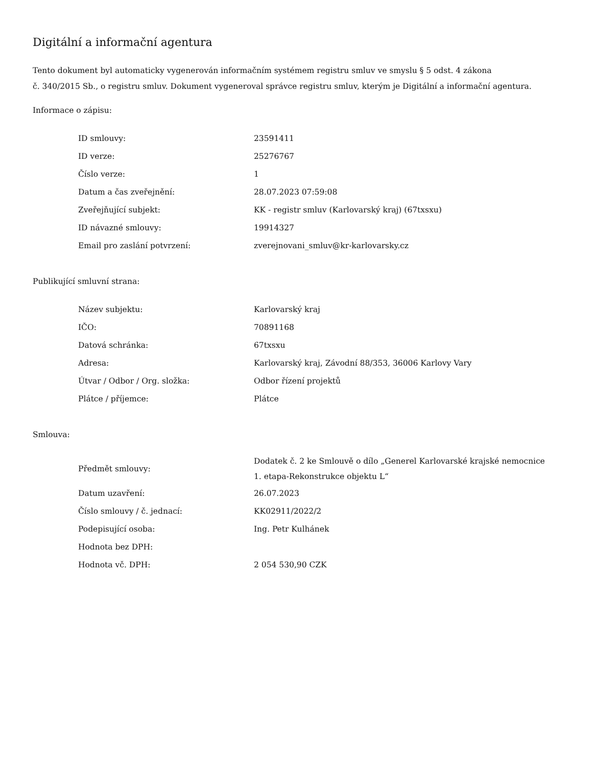Digitální a informační agentura
Tento dokument byl automaticky vygenerován informačním systémem registru smluv ve smyslu § 5 odst. 4 zákona
č. 340/2015 Sb., o registru smluv. Dokument vygeneroval správce registru smluv, kterým je Digitální a informační agentura.
Informace o zápisu:
| ID smlouvy: | 23591411 |
| ID verze: | 25276767 |
| Číslo verze: | 1 |
| Datum a čas zveřejnění: | 28.07.2023 07:59:08 |
| Zveřejňující subjekt: | KK - registr smluv (Karlovarský kraj) (67txsxu) |
| ID návazné smlouvy: | 19914327 |
| Email pro zaslání potvrzení: | zverejnovani_smluv@kr-karlovarsky.cz |
Publikující smluvní strana:
| Název subjektu: | Karlovarský kraj |
| IČO: | 70891168 |
| Datová schránka: | 67txsxu |
| Adresa: | Karlovarský kraj, Závodní 88/353, 36006 Karlovy Vary |
| Útvar / Odbor / Org. složka: | Odbor řízení projektů |
| Plátce / příjemce: | Plátce |
Smlouva:
| Předmět smlouvy: | Dodatek č. 2 ke Smlouvě o dílo „Generel Karlovarské krajské nemocnice 1. etapa-Rekonstrukce objektu L“ |
| Datum uzavření: | 26.07.2023 |
| Číslo smlouvy / č. jednací: | KK02911/2022/2 |
| Podepisující osoba: | Ing. Petr Kulhánek |
| Hodnota bez DPH: | |
| Hodnota vč. DPH: | 2 054 530,90 CZK |